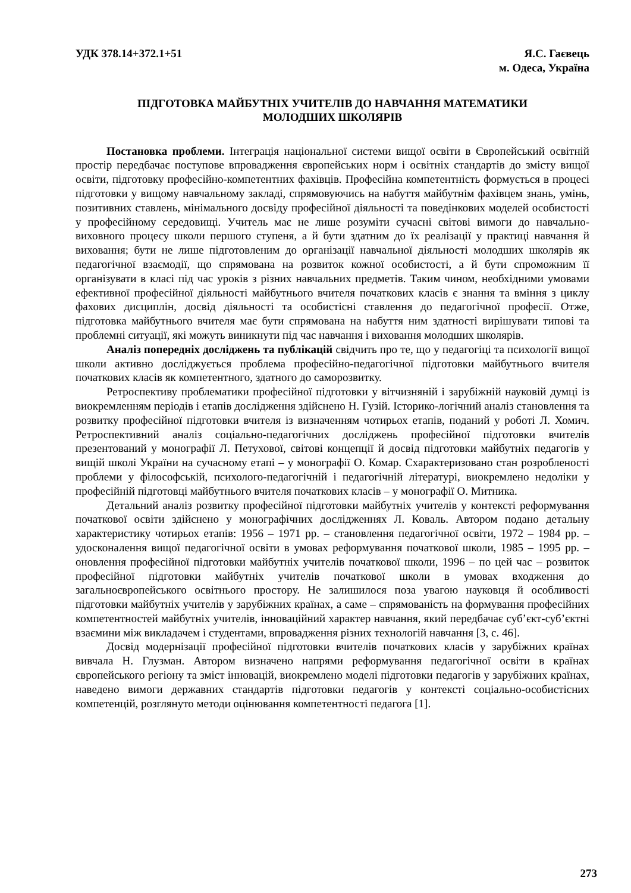УДК 378.14+372.1+51 Я.С. Гаєвець
м. Одеса, Україна
ПІДГОТОВКА МАЙБУТНІХ УЧИТЕЛІВ ДО НАВЧАННЯ МАТЕМАТИКИ
МОЛОДШИХ ШКОЛЯРІВ
Постановка проблеми. Інтеграція національної системи вищої освіти в Європейський освітній простір передбачає поступове впровадження європейських норм і освітніх стандартів до змісту вищої освіти, підготовку професійно-компетентних фахівців. Професійна компетентність формується в процесі підготовки у вищому навчальному закладі, спрямовуючись на набуття майбутнім фахівцем знань, умінь, позитивних ставлень, мінімального досвіду професійної діяльності та поведінкових моделей особистості у професійному середовищі. Учитель має не лише розуміти сучасні світові вимоги до навчально-виховного процесу школи першого ступеня, а й бути здатним до їх реалізації у практиці навчання й виховання; бути не лише підготовленим до організації навчальної діяльності молодших школярів як педагогічної взаємодії, що спрямована на розвиток кожної особистості, а й бути спроможним її організувати в класі під час уроків з різних навчальних предметів. Таким чином, необхідними умовами ефективної професійної діяльності майбутнього вчителя початкових класів є знання та вміння з циклу фахових дисциплін, досвід діяльності та особистісні ставлення до педагогічної професії. Отже, підготовка майбутнього вчителя має бути спрямована на набуття ним здатності вирішувати типові та проблемні ситуації, які можуть виникнути під час навчання і виховання молодших школярів.
Аналіз попередніх досліджень та публікацій свідчить про те, що у педагогіці та психології вищої школи активно досліджується проблема професійно-педагогічної підготовки майбутнього вчителя початкових класів як компетентного, здатного до саморозвитку.
Ретроспективу проблематики професійної підготовки у вітчизняній і зарубіжній науковій думці із виокремленням періодів і етапів дослідження здійснено Н. Гузій. Історико-логічний аналіз становлення та розвитку професійної підготовки вчителя із визначенням чотирьох етапів, поданий у роботі Л. Хомич. Ретроспективний аналіз соціально-педагогічних досліджень професійної підготовки вчителів презентований у монографії Л. Петухової, світові концепції й досвід підготовки майбутніх педагогів у вищій школі України на сучасному етапі – у монографії О. Комар. Схарактеризовано стан розробленості проблеми у філософській, психолого-педагогічній і педагогічній літературі, виокремлено недоліки у професійній підготовці майбутнього вчителя початкових класів – у монографії О. Митника.
Детальний аналіз розвитку професійної підготовки майбутніх учителів у контексті реформування початкової освіти здійснено у монографічних дослідженнях Л. Коваль. Автором подано детальну характеристику чотирьох етапів: 1956 – 1971 рр. – становлення педагогічної освіти, 1972 – 1984 рр. – удосконалення вищої педагогічної освіти в умовах реформування початкової школи, 1985 – 1995 рр. – оновлення професійної підготовки майбутніх учителів початкової школи, 1996 – по цей час – розвиток професійної підготовки майбутніх учителів початкової школи в умовах входження до загальноєвропейського освітнього простору. Не залишилося поза увагою науковця й особливості підготовки майбутніх учителів у зарубіжних країнах, а саме – спрямованість на формування професійних компетентностей майбутніх учителів, інноваційний характер навчання, який передбачає суб’єкт-суб’єктні взаємини між викладачем і студентами, впровадження різних технологій навчання [3, с. 46].
Досвід модернізації професійної підготовки вчителів початкових класів у зарубіжних країнах вивчала Н. Глузман. Автором визначено напрями реформування педагогічної освіти в країнах європейського регіону та зміст інновацій, виокремлено моделі підготовки педагогів у зарубіжних країнах, наведено вимоги державних стандартів підготовки педагогів у контексті соціально-особистісних компетенцій, розглянуто методи оцінювання компетентності педагога [1].
273